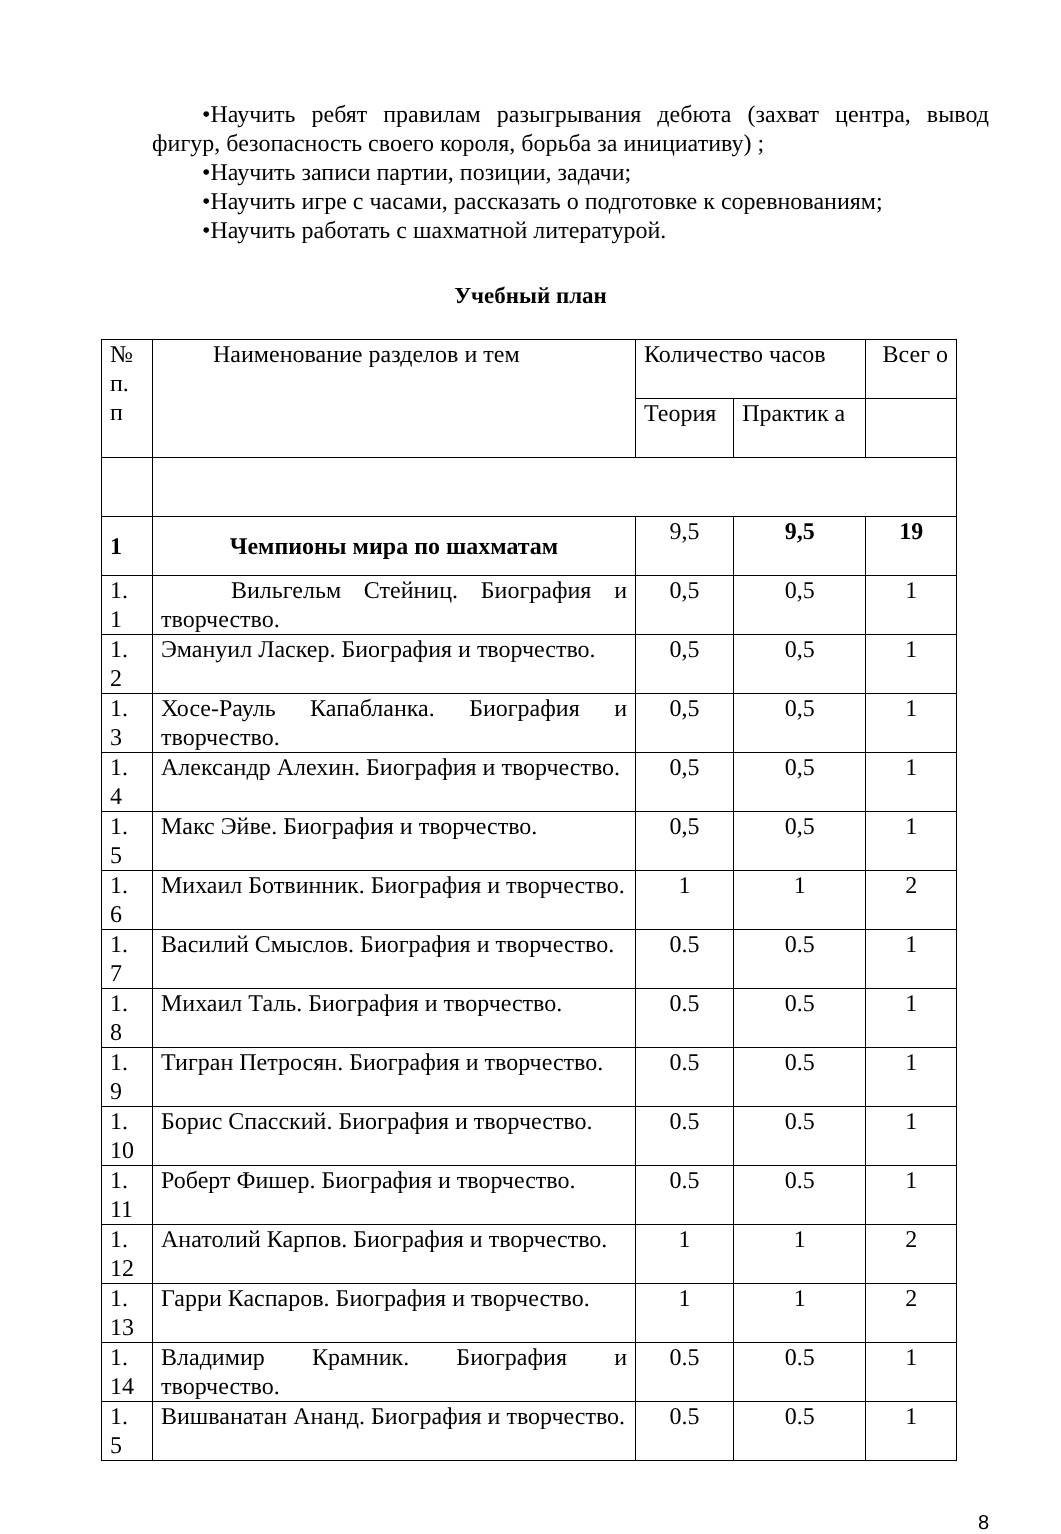•Научить ребят правилам разыгрывания дебюта (захват центра, вывод фигур, безопасность своего короля, борьба за инициативу) ;
•Научить записи партии, позиции, задачи;
•Научить игре с часами, рассказать о подготовке к соревнованиям;
•Научить работать с шахматной литературой.
Учебный план
| № п. п | Наименование разделов и тем | Количество часов | | Всег о |
| | | Теория | Практик а | |
| 1 | Чемпионы мира по шахматам | 9,5 | 9,5 | 19 |
| 1. 1 | Вильгельм Стейниц. Биография и творчество. | 0,5 | 0,5 | 1 |
| 1. 2 | Эмануил Ласкер. Биография и творчество. | 0,5 | 0,5 | 1 |
| 1. 3 | Хосе-Рауль Капабланка. Биография и творчество. | 0,5 | 0,5 | 1 |
| 1. 4 | Александр Алехин. Биография и творчество. | 0,5 | 0,5 | 1 |
| 1. 5 | Макс Эйве. Биография и творчество. | 0,5 | 0,5 | 1 |
| 1. 6 | Михаил Ботвинник. Биография и творчество. | 1 | 1 | 2 |
| 1. 7 | Василий Смыслов. Биография и творчество. | 0.5 | 0.5 | 1 |
| 1. 8 | Михаил Таль. Биография и творчество. | 0.5 | 0.5 | 1 |
| 1. 9 | Тигран Петросян. Биография и творчество. | 0.5 | 0.5 | 1 |
| 1. 10 | Борис Спасский. Биография и творчество. | 0.5 | 0.5 | 1 |
| 1. 11 | Роберт Фишер. Биография и творчество. | 0.5 | 0.5 | 1 |
| 1. 12 | Анатолий Карпов. Биография и творчество. | 1 | 1 | 2 |
| 1. 13 | Гарри Каспаров. Биография и творчество. | 1 | 1 | 2 |
| 1. 14 | Владимир Крамник. Биография и творчество. | 0.5 | 0.5 | 1 |
| 1. 5 | Вишванатан Ананд. Биография и творчество. | 0.5 | 0.5 | 1 |
8